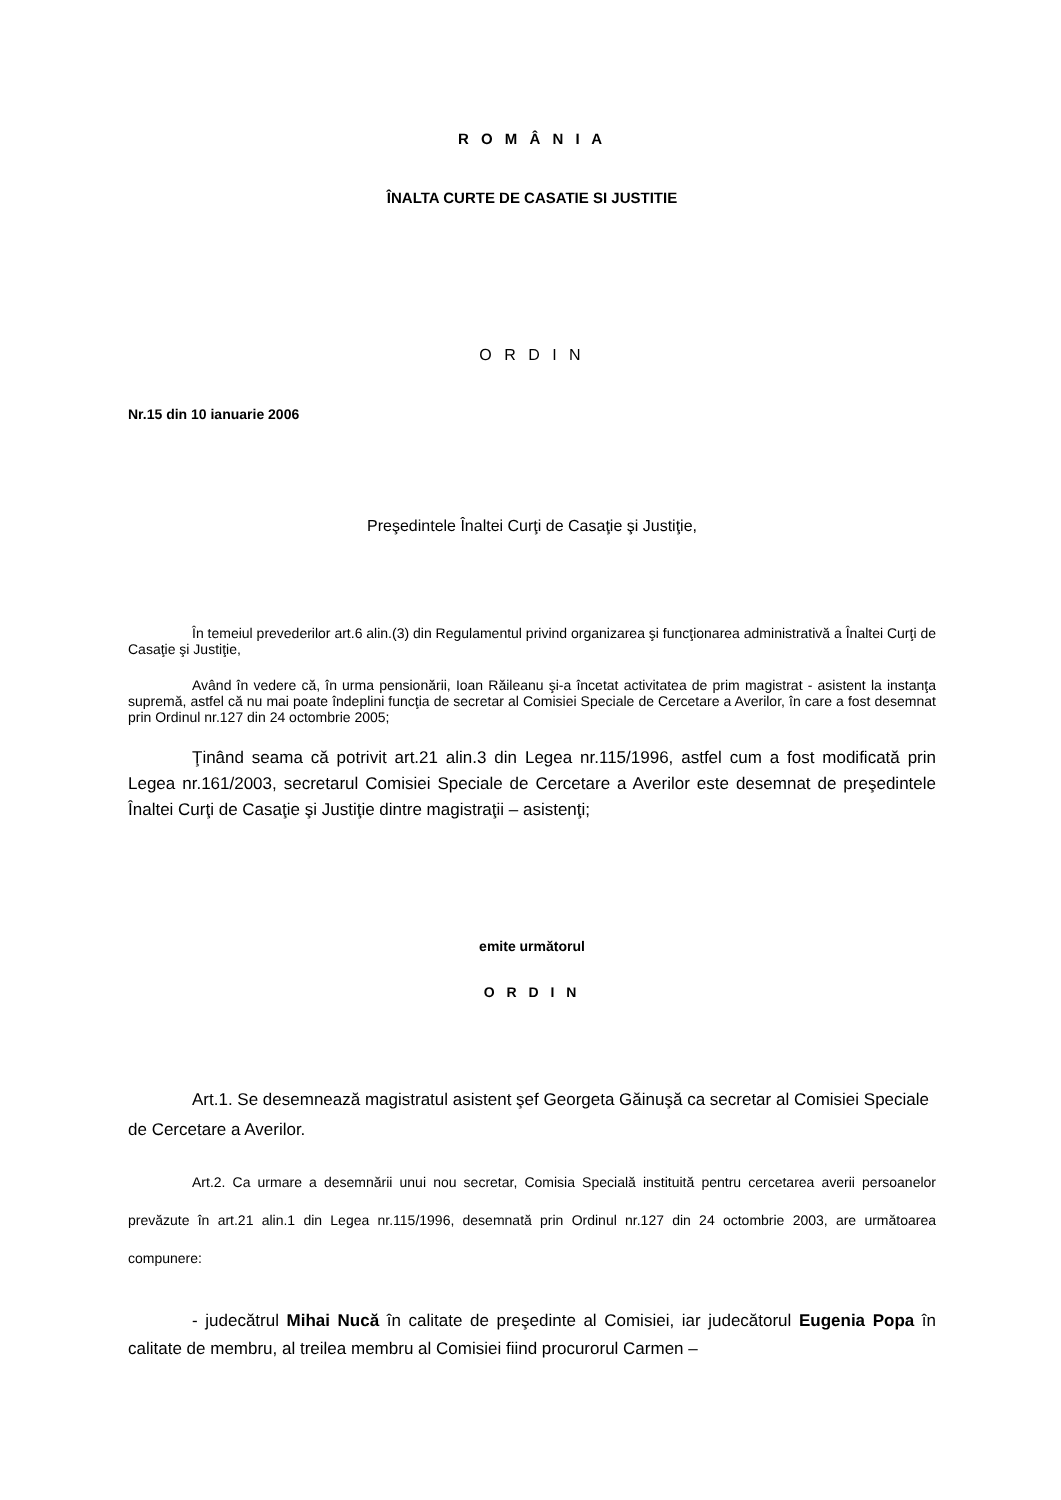R O M Â N I A
ÎNALTA CURTE DE CASATIE SI JUSTITIE
O R D I N
Nr.15 din 10 ianuarie 2006
Preşedintele Înaltei Curţi de Casaţie şi Justiţie,
În temeiul prevederilor art.6 alin.(3) din Regulamentul privind organizarea şi funcţionarea administrativă a Înaltei Curţi de Casaţie şi Justiţie,
Având în vedere că, în urma pensionării, Ioan Răileanu şi-a încetat activitatea de prim magistrat - asistent la instanţa supremă, astfel că nu mai poate îndeplini funcţia de secretar al Comisiei Speciale de Cercetare a Averilor, în care a fost desemnat prin Ordinul nr.127 din 24 octombrie 2005;
Ţinând seama că potrivit art.21 alin.3 din Legea nr.115/1996, astfel cum a fost modificată prin Legea nr.161/2003, secretarul Comisiei Speciale de Cercetare a Averilor este desemnat de preşedintele Înaltei Curţi de Casaţie şi Justiţie dintre magistraţii – asistenţi;
emite următorul
O R D I N
Art.1. Se desemnează magistratul asistent şef Georgeta Găinuşă ca secretar al Comisiei Speciale de Cercetare a Averilor.
Art.2. Ca urmare a desemnării unui nou secretar, Comisia Specială instituită pentru cercetarea averii persoanelor prevăzute în art.21 alin.1 din Legea nr.115/1996, desemnată prin Ordinul nr.127 din 24 octombrie 2003, are următoarea compunere:
- judecătrul Mihai Nucă în calitate de preşedinte al Comisiei, iar judecătorul Eugenia Popa în calitate de membru, al treilea membru al Comisiei fiind procurorul Carmen –